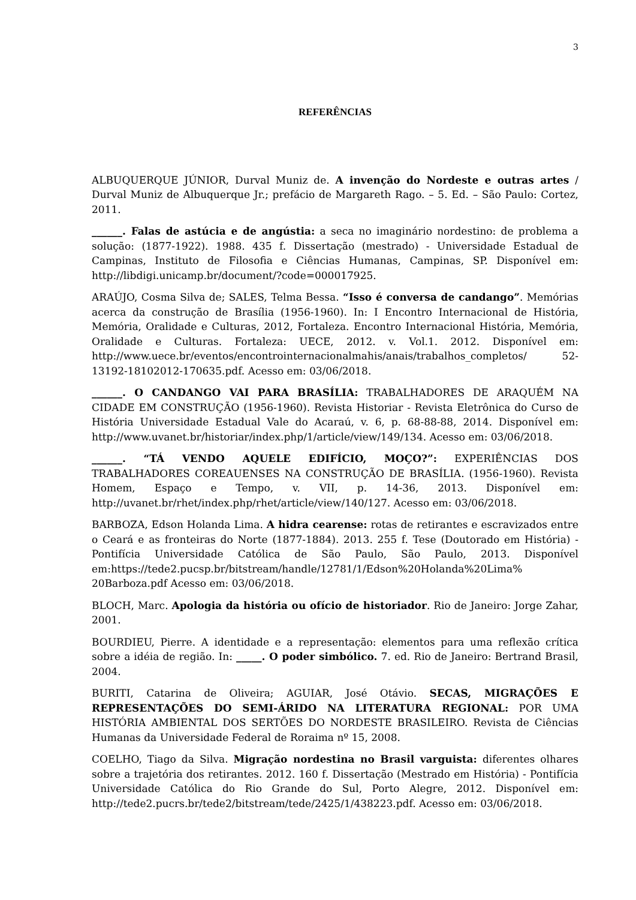3
REFERÊNCIAS
ALBUQUERQUE JÚNIOR, Durval Muniz de. A invenção do Nordeste e outras artes / Durval Muniz de Albuquerque Jr.; prefácio de Margareth Rago. – 5. Ed. – São Paulo: Cortez, 2011.
______. Falas de astúcia e de angústia: a seca no imaginário nordestino: de problema a solução: (1877-1922). 1988. 435 f. Dissertação (mestrado) - Universidade Estadual de Campinas, Instituto de Filosofia e Ciências Humanas, Campinas, SP. Disponível em: http://libdigi.unicamp.br/document/?code=000017925.
ARAÚJO, Cosma Silva de; SALES, Telma Bessa. “Isso é conversa de candango”. Memórias acerca da construção de Brasília (1956-1960). In: I Encontro Internacional de História, Memória, Oralidade e Culturas, 2012, Fortaleza. Encontro Internacional História, Memória, Oralidade e Culturas. Fortaleza: UECE, 2012. v. Vol.1. 2012. Disponível em: http://www.uece.br/eventos/encontrointernacionalmahis/anais/trabalhos_completos/ 52-13192-18102012-170635.pdf. Acesso em: 03/06/2018.
______. O CANDANGO VAI PARA BRASÍLIA: TRABALHADORES DE ARAQUÉM NA CIDADE EM CONSTRUÇÃO (1956-1960). Revista Historiar - Revista Eletrônica do Curso de História Universidade Estadual Vale do Acaraú, v. 6, p. 68-88-88, 2014. Disponível em: http://www.uvanet.br/historiar/index.php/1/article/view/149/134. Acesso em: 03/06/2018.
______. “TÁ VENDO AQUELE EDIFÍCIO, MOÇO?”: EXPERIÊNCIAS DOS TRABALHADORES COREAUENSES NA CONSTRUÇÃO DE BRASÍLIA. (1956-1960). Revista Homem, Espaço e Tempo, v. VII, p. 14-36, 2013. Disponível em: http://uvanet.br/rhet/index.php/rhet/article/view/140/127. Acesso em: 03/06/2018.
BARBOZA, Edson Holanda Lima. A hidra cearense: rotas de retirantes e escravizados entre o Ceará e as fronteiras do Norte (1877-1884). 2013. 255 f. Tese (Doutorado em História) - Pontifícia Universidade Católica de São Paulo, São Paulo, 2013. Disponível em:https://tede2.pucsp.br/bitstream/handle/12781/1/Edson%20Holanda%20Lima% 20Barboza.pdf Acesso em: 03/06/2018.
BLOCH, Marc. Apologia da história ou ofício de historiador. Rio de Janeiro: Jorge Zahar, 2001.
BOURDIEU, Pierre. A identidade e a representação: elementos para uma reflexão crítica sobre a idéia de região. In: _____. O poder simbólico. 7. ed. Rio de Janeiro: Bertrand Brasil, 2004.
BURITI, Catarina de Oliveira; AGUIAR, José Otávio. SECAS, MIGRAÇÕES E REPRESENTAÇÕES DO SEMI-ÁRIDO NA LITERATURA REGIONAL: POR UMA HISTÓRIA AMBIENTAL DOS SERTÕES DO NORDESTE BRASILEIRO. Revista de Ciências Humanas da Universidade Federal de Roraima nº 15, 2008.
COELHO, Tiago da Silva. Migração nordestina no Brasil varguista: diferentes olhares sobre a trajetória dos retirantes. 2012. 160 f. Dissertação (Mestrado em História) - Pontifícia Universidade Católica do Rio Grande do Sul, Porto Alegre, 2012. Disponível em: http://tede2.pucrs.br/tede2/bitstream/tede/2425/1/438223.pdf. Acesso em: 03/06/2018.